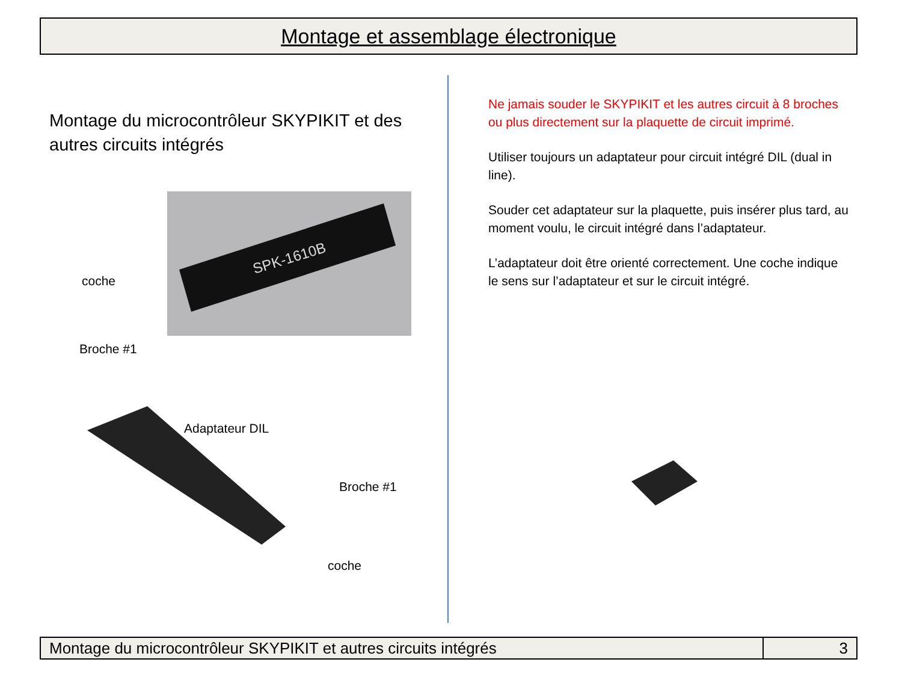Montage et assemblage électronique
Montage du microcontrôleur SKYPIKIT et des autres circuits intégrés
SPK-1610B
coche
Broche #1
Adaptateur DIL
Broche #1
coche
Ne jamais souder le SKYPIKIT et les autres circuit à 8 broches ou plus directement sur la plaquette de circuit imprimé.
Utiliser toujours un adaptateur pour circuit intégré DIL (dual in line).
Souder cet adaptateur sur la plaquette, puis insérer plus tard, au moment voulu, le circuit intégré dans l’adaptateur.
L’adaptateur doit être orienté correctement. Une coche indique le sens sur l’adaptateur et sur le circuit intégré.
Montage du microcontrôleur SKYPIKIT et autres circuits intégrés
3